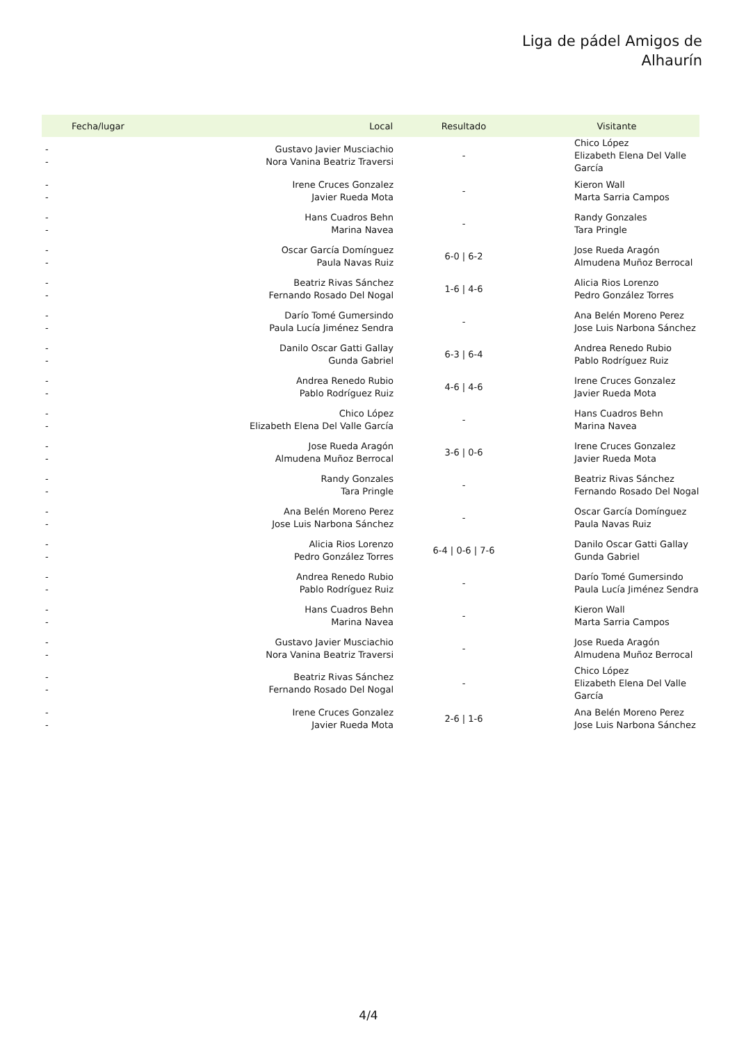Liga de pádel Amigos de
Alhaurín
| Fecha/lugar | Local | Resultado | Visitante |
| --- | --- | --- | --- |
| - - | Gustavo Javier Musciachio Nora Vanina Beatriz Traversi | - | Chico López Elizabeth Elena Del Valle García |
| - - | Irene Cruces Gonzalez Javier Rueda Mota | - | Kieron Wall Marta Sarria Campos |
| - - | Hans Cuadros Behn Marina Navea | - | Randy Gonzales Tara Pringle |
| - - | Oscar García Domínguez Paula Navas Ruiz | 6-0 / 6-2 | Jose Rueda Aragón Almudena Muñoz Berrocal |
| - - | Beatriz Rivas Sánchez Fernando Rosado Del Nogal | 1-6 / 4-6 | Alicia Rios Lorenzo Pedro González Torres |
| - - | Darío Tomé Gumersindo Paula Lucía Jiménez Sendra | - | Ana Belén Moreno Perez Jose Luis Narbona Sánchez |
| - - | Danilo Oscar Gatti Gallay Gunda Gabriel | 6-3 / 6-4 | Andrea Renedo Rubio Pablo Rodríguez Ruiz |
| - - | Andrea Renedo Rubio Pablo Rodríguez Ruiz | 4-6 / 4-6 | Irene Cruces Gonzalez Javier Rueda Mota |
| - - | Chico López Elizabeth Elena Del Valle García | - | Hans Cuadros Behn Marina Navea |
| - - | Jose Rueda Aragón Almudena Muñoz Berrocal | 3-6 / 0-6 | Irene Cruces Gonzalez Javier Rueda Mota |
| - - | Randy Gonzales Tara Pringle | - | Beatriz Rivas Sánchez Fernando Rosado Del Nogal |
| - - | Ana Belén Moreno Perez Jose Luis Narbona Sánchez | - | Oscar García Domínguez Paula Navas Ruiz |
| - - | Alicia Rios Lorenzo Pedro González Torres | 6-4 / 0-6 / 7-6 | Danilo Oscar Gatti Gallay Gunda Gabriel |
| - - | Andrea Renedo Rubio Pablo Rodríguez Ruiz | - | Darío Tomé Gumersindo Paula Lucía Jiménez Sendra |
| - - | Hans Cuadros Behn Marina Navea | - | Kieron Wall Marta Sarria Campos |
| - - | Gustavo Javier Musciachio Nora Vanina Beatriz Traversi | - | Jose Rueda Aragón Almudena Muñoz Berrocal |
| - - | Beatriz Rivas Sánchez Fernando Rosado Del Nogal | - | Chico López Elizabeth Elena Del Valle García |
| - - | Irene Cruces Gonzalez Javier Rueda Mota | 2-6 / 1-6 | Ana Belén Moreno Perez Jose Luis Narbona Sánchez |
4/4